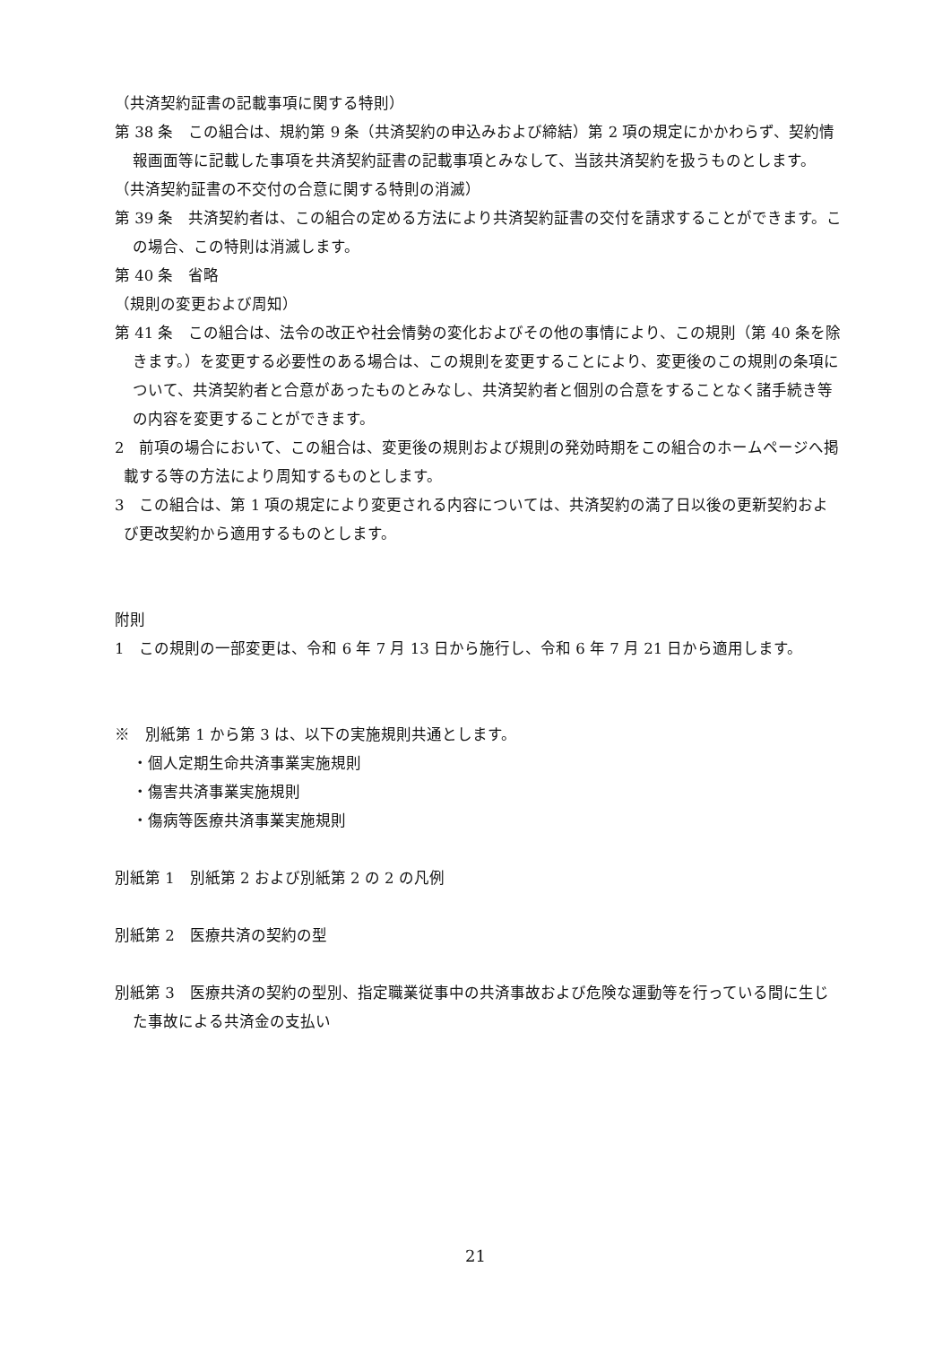（共済契約証書の記載事項に関する特則）
第 38 条　この組合は、規約第 9 条（共済契約の申込みおよび締結）第 2 項の規定にかかわらず、契約情報画面等に記載した事項を共済契約証書の記載事項とみなして、当該共済契約を扱うものとします。
（共済契約証書の不交付の合意に関する特則の消滅）
第 39 条　共済契約者は、この組合の定める方法により共済契約証書の交付を請求することができます。この場合、この特則は消滅します。
第 40 条　省略
（規則の変更および周知）
第 41 条　この組合は、法令の改正や社会情勢の変化およびその他の事情により、この規則（第 40 条を除きます。）を変更する必要性のある場合は、この規則を変更することにより、変更後のこの規則の条項について、共済契約者と合意があったものとみなし、共済契約者と個別の合意をすることなく諸手続き等の内容を変更することができます。
2　前項の場合において、この組合は、変更後の規則および規則の発効時期をこの組合のホームページへ掲載する等の方法により周知するものとします。
3　この組合は、第 1 項の規定により変更される内容については、共済契約の満了日以後の更新契約および更改契約から適用するものとします。
附則
1　この規則の一部変更は、令和 6 年 7 月 13 日から施行し、令和 6 年 7 月 21 日から適用します。
※　別紙第 1 から第 3 は、以下の実施規則共通とします。
・個人定期生命共済事業実施規則
・傷害共済事業実施規則
・傷病等医療共済事業実施規則
別紙第 1　別紙第 2 および別紙第 2 の 2 の凡例
別紙第 2　医療共済の契約の型
別紙第 3　医療共済の契約の型別、指定職業従事中の共済事故および危険な運動等を行っている間に生じた事故による共済金の支払い
21